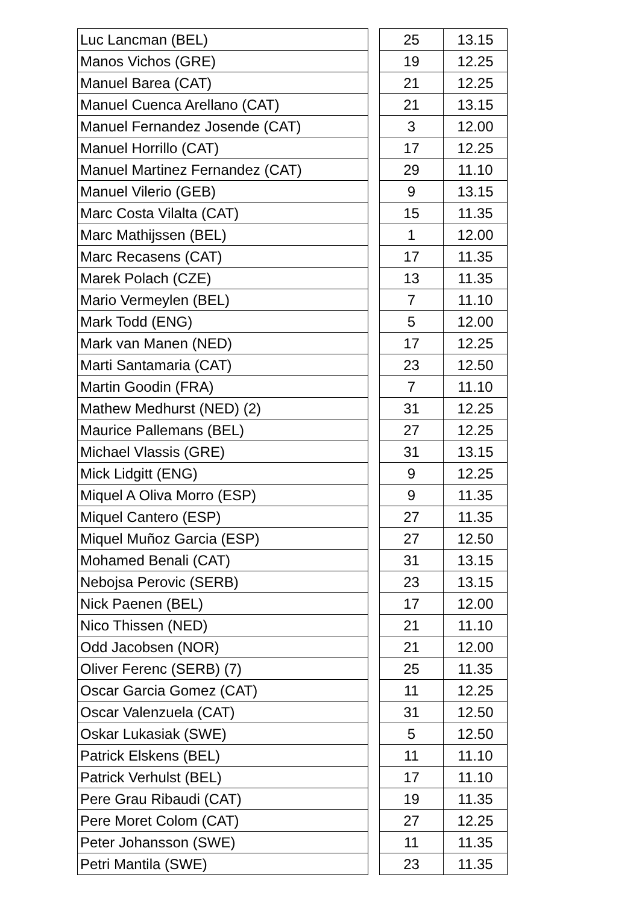| Luc Lancman (BEL) | | 25 | 13.15 |
| Manos Vichos (GRE) | | 19 | 12.25 |
| Manuel Barea (CAT) | | 21 | 12.25 |
| Manuel Cuenca Arellano (CAT) | | 21 | 13.15 |
| Manuel Fernandez Josende (CAT) | | 3 | 12.00 |
| Manuel Horrillo (CAT) | | 17 | 12.25 |
| Manuel Martinez Fernandez (CAT) | | 29 | 11.10 |
| Manuel Vilerio (GEB) | | 9 | 13.15 |
| Marc Costa Vilalta (CAT) | | 15 | 11.35 |
| Marc Mathijssen (BEL) | | 1 | 12.00 |
| Marc Recasens (CAT) | | 17 | 11.35 |
| Marek Polach (CZE) | | 13 | 11.35 |
| Mario Vermeylen (BEL) | | 7 | 11.10 |
| Mark Todd (ENG) | | 5 | 12.00 |
| Mark van Manen (NED) | | 17 | 12.25 |
| Marti Santamaria (CAT) | | 23 | 12.50 |
| Martin Goodin (FRA) | | 7 | 11.10 |
| Mathew Medhurst (NED) (2) | | 31 | 12.25 |
| Maurice Pallemans (BEL) | | 27 | 12.25 |
| Michael Vlassis (GRE) | | 31 | 13.15 |
| Mick Lidgitt (ENG) | | 9 | 12.25 |
| Miquel A Oliva Morro (ESP) | | 9 | 11.35 |
| Miquel Cantero (ESP) | | 27 | 11.35 |
| Miquel Muñoz Garcia (ESP) | | 27 | 12.50 |
| Mohamed Benali (CAT) | | 31 | 13.15 |
| Nebojsa Perovic (SERB) | | 23 | 13.15 |
| Nick Paenen (BEL) | | 17 | 12.00 |
| Nico Thissen (NED) | | 21 | 11.10 |
| Odd Jacobsen (NOR) | | 21 | 12.00 |
| Oliver Ferenc (SERB) (7) | | 25 | 11.35 |
| Oscar Garcia Gomez (CAT) | | 11 | 12.25 |
| Oscar Valenzuela (CAT) | | 31 | 12.50 |
| Oskar Lukasiak (SWE) | | 5 | 12.50 |
| Patrick Elskens (BEL) | | 11 | 11.10 |
| Patrick Verhulst (BEL) | | 17 | 11.10 |
| Pere Grau Ribaudi (CAT) | | 19 | 11.35 |
| Pere Moret Colom (CAT) | | 27 | 12.25 |
| Peter Johansson (SWE) | | 11 | 11.35 |
| Petri Mantila (SWE) | | 23 | 11.35 |